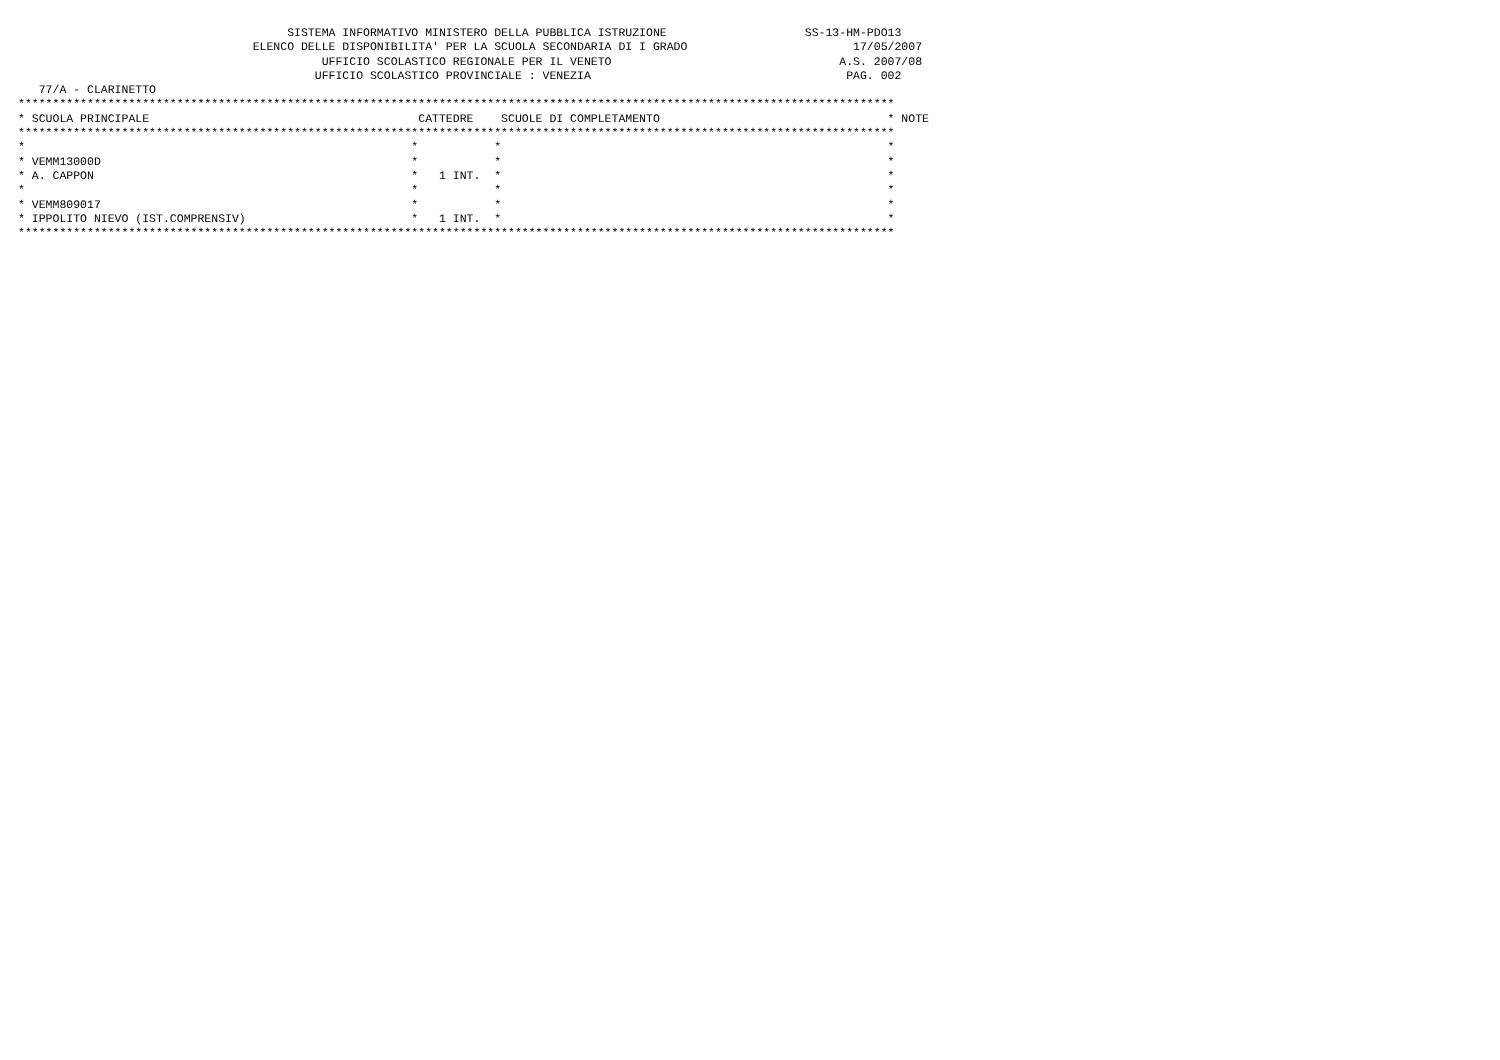SISTEMA INFORMATIVO MINISTERO DELLA PUBBLICA ISTRUZIONE                    SS-13-HM-PDO13
                                  ELENCO DELLE DISPONIBILITA' PER LA SCUOLA SECONDARIA DI I GRADO                        17/05/2007
                                            UFFICIO SCOLASTICO REGIONALE PER IL VENETO                                 A.S. 2007/08
                                           UFFICIO SCOLASTICO PROVINCIALE : VENEZIA                                     PAG. 002
   77/A - CLARINETTO
*******************************************************************************************************************************
* SCUOLA PRINCIPALE                                       CATTEDRE    SCUOLE DI COMPLETAMENTO                                 * NOTE
*******************************************************************************************************************************
*                                                        *           *                                                        *
* VEMM13000D                                             *           *                                                        *
* A. CAPPON                                              *   1 INT.  *                                                        *
*                                                        *           *                                                        *
* VEMM809017                                             *           *                                                        *
* IPPOLITO NIEVO (IST.COMPRENSIV)                        *   1 INT.  *                                                        *
*******************************************************************************************************************************